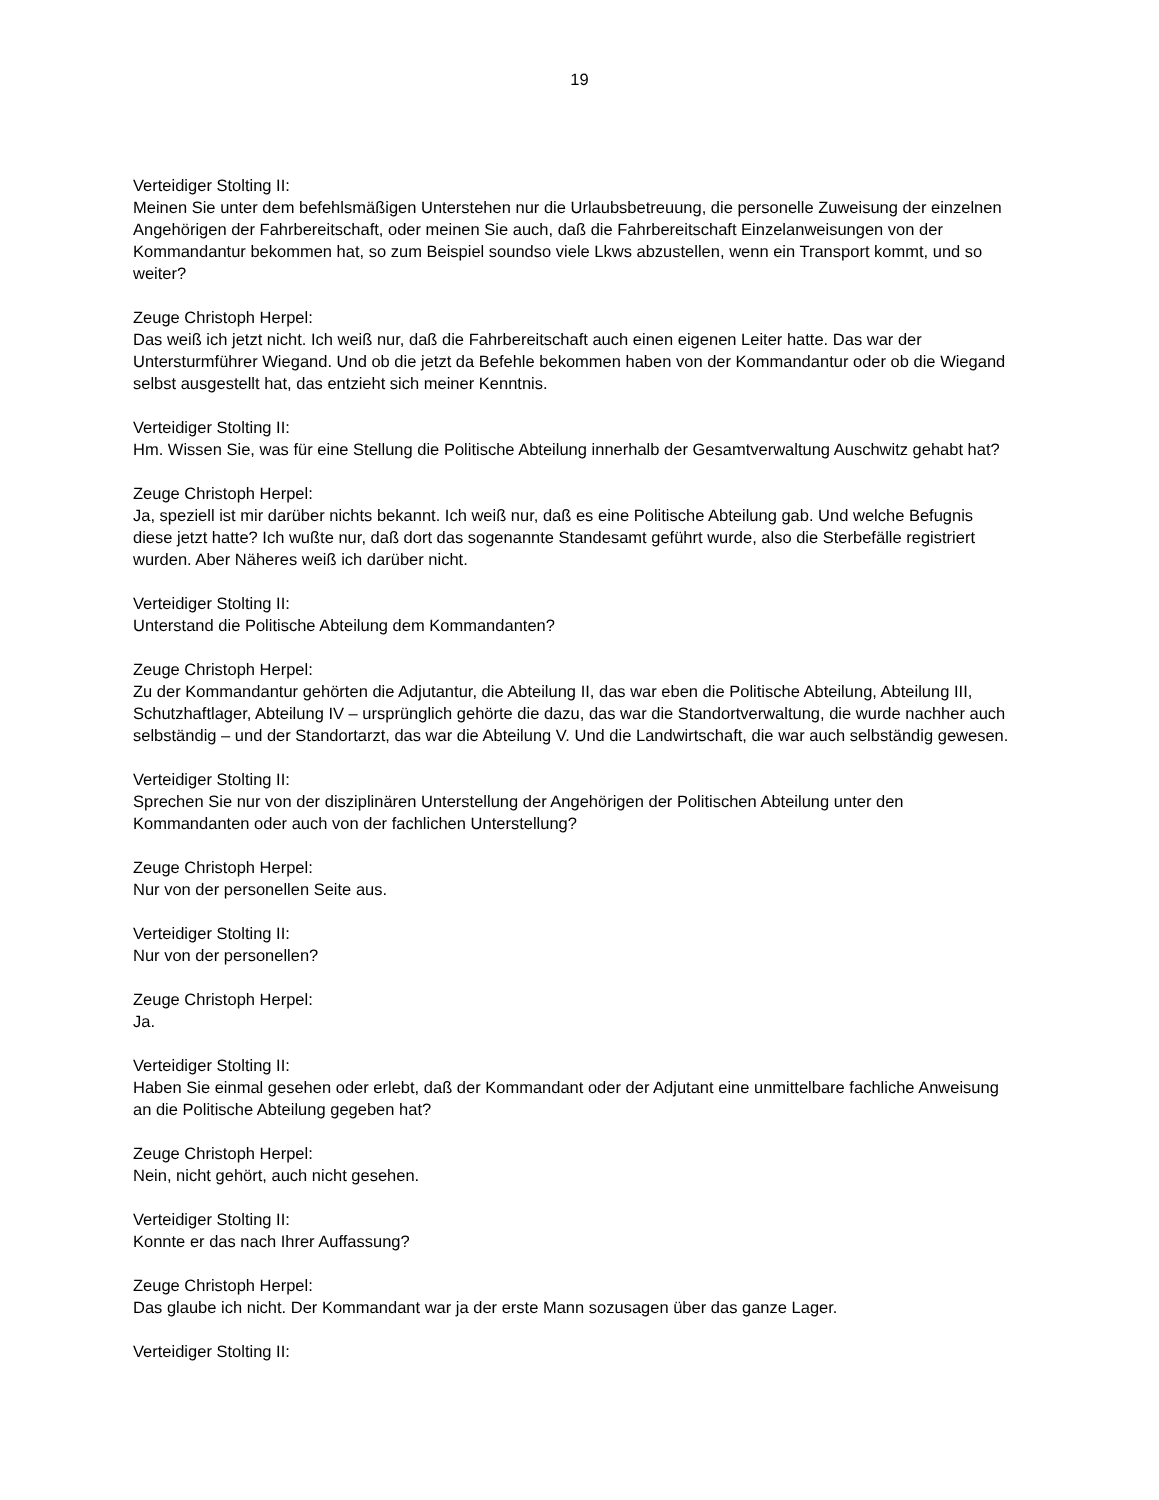19
Verteidiger Stolting II:
Meinen Sie unter dem befehlsmäßigen Unterstehen nur die Urlaubsbetreuung, die personelle Zuweisung der einzelnen Angehörigen der Fahrbereitschaft, oder meinen Sie auch, daß die Fahrbereitschaft Einzelanweisungen von der Kommandantur bekommen hat, so zum Beispiel soundso viele Lkws abzustellen, wenn ein Transport kommt, und so weiter?
Zeuge Christoph Herpel:
Das weiß ich jetzt nicht. Ich weiß nur, daß die Fahrbereitschaft auch einen eigenen Leiter hatte. Das war der Untersturmführer Wiegand. Und ob die jetzt da Befehle bekommen haben von der Kommandantur oder ob die Wiegand selbst ausgestellt hat, das entzieht sich meiner Kenntnis.
Verteidiger Stolting II:
Hm. Wissen Sie, was für eine Stellung die Politische Abteilung innerhalb der Gesamtverwaltung Auschwitz gehabt hat?
Zeuge Christoph Herpel:
Ja, speziell ist mir darüber nichts bekannt. Ich weiß nur, daß es eine Politische Abteilung gab. Und welche Befugnis diese jetzt hatte? Ich wußte nur, daß dort das sogenannte Standesamt geführt wurde, also die Sterbefälle registriert wurden. Aber Näheres weiß ich darüber nicht.
Verteidiger Stolting II:
Unterstand die Politische Abteilung dem Kommandanten?
Zeuge Christoph Herpel:
Zu der Kommandantur gehörten die Adjutantur, die Abteilung II, das war eben die Politische Abteilung, Abteilung III, Schutzhaftlager, Abteilung IV – ursprünglich gehörte die dazu, das war die Standortverwaltung, die wurde nachher auch selbständig – und der Standortarzt, das war die Abteilung V. Und die Landwirtschaft, die war auch selbständig gewesen.
Verteidiger Stolting II:
Sprechen Sie nur von der disziplinären Unterstellung der Angehörigen der Politischen Abteilung unter den Kommandanten oder auch von der fachlichen Unterstellung?
Zeuge Christoph Herpel:
Nur von der personellen Seite aus.
Verteidiger Stolting II:
Nur von der personellen?
Zeuge Christoph Herpel:
Ja.
Verteidiger Stolting II:
Haben Sie einmal gesehen oder erlebt, daß der Kommandant oder der Adjutant eine unmittelbare fachliche Anweisung an die Politische Abteilung gegeben hat?
Zeuge Christoph Herpel:
Nein, nicht gehört, auch nicht gesehen.
Verteidiger Stolting II:
Konnte er das nach Ihrer Auffassung?
Zeuge Christoph Herpel:
Das glaube ich nicht. Der Kommandant war ja der erste Mann sozusagen über das ganze Lager.
Verteidiger Stolting II: